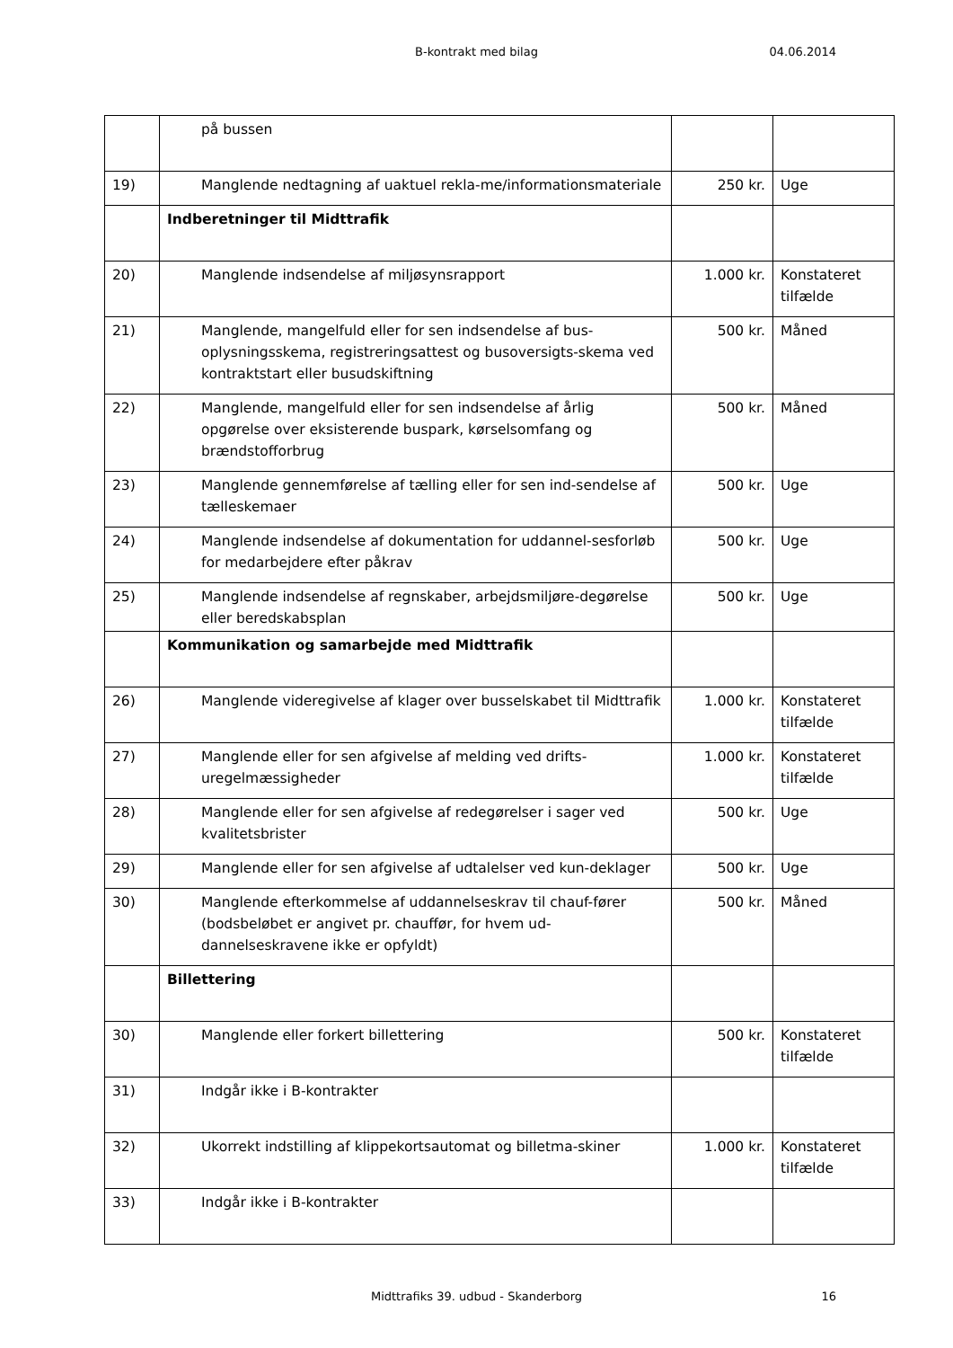B-kontrakt med bilag 04.06.2014
| | på bussen | | |
| 19) | Manglende nedtagning af uaktuel rekla-me/informationsmateriale | 250 kr. | Uge |
| | Indberetninger til Midttrafik | | |
| 20) | Manglende indsendelse af miljøsynsrapport | 1.000 kr. | Konstateret tilfælde |
| 21) | Manglende, mangelfuld eller for sen indsendelse af bus-oplysningsskema, registreringsattest og busoversigts-skema ved kontraktstart eller busudskiftning | 500 kr. | Måned |
| 22) | Manglende, mangelfuld eller for sen indsendelse af årlig opgørelse over eksisterende buspark, kørselsomfang og brændstofforbrug | 500 kr. | Måned |
| 23) | Manglende gennemførelse af tælling eller for sen ind-sendelse af tælleskemaer | 500 kr. | Uge |
| 24) | Manglende indsendelse af dokumentation for uddannel-sesforløb for medarbejdere efter påkrav | 500 kr. | Uge |
| 25) | Manglende indsendelse af regnskaber, arbejdsmiljøre-degørelse eller beredskabsplan | 500 kr. | Uge |
| | Kommunikation og samarbejde med Midttrafik | | |
| 26) | Manglende videregivelse af klager over busselskabet til Midttrafik | 1.000 kr. | Konstateret tilfælde |
| 27) | Manglende eller for sen afgivelse af melding ved drifts-uregelmæssigheder | 1.000 kr. | Konstateret tilfælde |
| 28) | Manglende eller for sen afgivelse af redegørelser i sager ved kvalitetsbrister | 500 kr. | Uge |
| 29) | Manglende eller for sen afgivelse af udtalelser ved kun-deklager | 500 kr. | Uge |
| 30) | Manglende efterkommelse af uddannelseskrav til chauf-fører (bodsbeløbet er angivet pr. chauffør, for hvem ud-dannelseskravene ikke er opfyldt) | 500 kr. | Måned |
| | Billettering | | |
| 30) | Manglende eller forkert billettering | 500 kr. | Konstateret tilfælde |
| 31) | Indgår ikke i B-kontrakter | | |
| 32) | Ukorrekt indstilling af klippekortsautomat og billetma-skiner | 1.000 kr. | Konstateret tilfælde |
| 33) | Indgår ikke i B-kontrakter | | |
Midttrafiks 39. udbud - Skanderborg 16